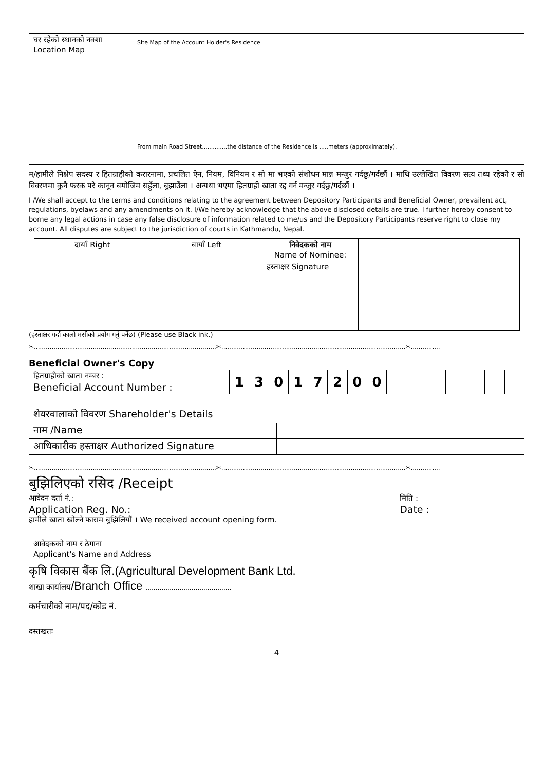| घर रहेको स्थानको नक्शा Location Map | Site Map of the Account Holder's Residence From main Road Street..............the distance of the Residence is .....meters (approximately). |
म/हामीले निक्षेप सदस्य र हितग्राहीको करारनामा, प्रचलित ऐन, नियम, विनियम र सो मा भएको संशोधन मान्न मन्जुर गर्दछु/गर्दछौं । माथि उल्लेखित विवरण सत्य तथ्य रहेको र सो विवरणमा कुनै फरक परे कानून बमोजिम सहुँला, बुझाउँला । अन्यथा भएमा हितग्राही खाता रद्द गर्न मन्जुर गर्दछु/गर्दछौं ।
I /We shall accept to the terms and conditions relating to the agreement between Depository Participants and Beneficial Owner, prevailent act, regulations, byelaws and any amendments on it. I/We hereby acknowledge that the above disclosed details are true. I further hereby consent to borne any legal actions in case any false disclosure of information related to me/us and the Depository Participants reserve right to close my account. All disputes are subject to the jurisdiction of courts in Kathmandu, Nepal.
| दायाँ Right | बायाँ Left | निवेदकको नाम Name of Nominee: | |
| | | हस्ताक्षर Signature | |
(हस्ताक्षर गर्दा कालो मसीको प्रयोग गर्नु पर्नेछ) (Please use Black ink.)
✂.............................................................................................✂..............................................................................................✂...............
Beneficial Owner's Copy
| हितग्राहीको खाता नम्बर : Beneficial Account Number : | 1 | 3 | 0 | 1 | 7 | 2 | 0 | 0 | | | | | | | |
| शेयरवालाको विवरण Shareholder's Details | |
| नाम /Name | |
| आधिकारीक हस्ताक्षर Authorized Signature | |
✂.............................................................................................✂..............................................................................................✂...............
बुझिलिएको रसिद /Receipt
आवेदन दर्ता नं.:
Application Reg. No.:
मिति :
Date :
हामीले खाता खोल्ने फाराम बुझिलियौं । We received account opening form.
| आवेदकको नाम र ठेगाना Applicant's Name and Address | |
कृषि विकास बैंक लि.(Agricultural Development Bank Ltd.
शाखा कार्यालय/Branch Office ...........................................
कर्मचारीको नाम/पद/कोड नं.
दस्तखतः
4